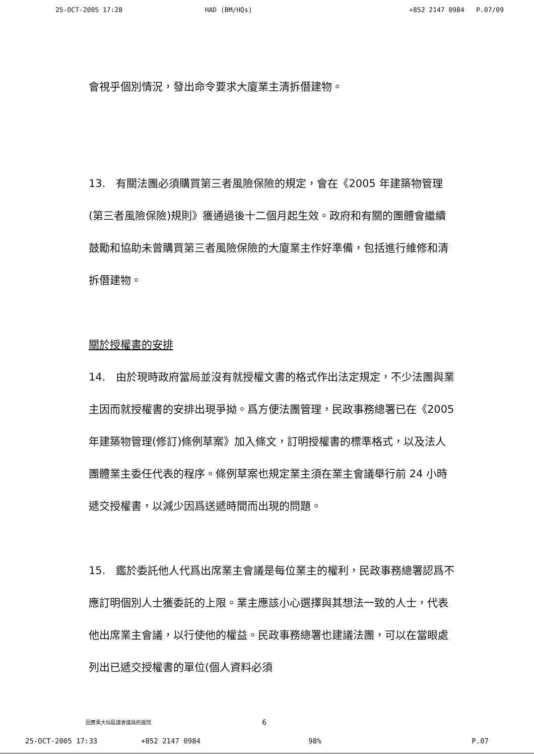25-OCT-2005 17:28 HAD (BM/HQs) +852 2147 0984 P.07/09
會視乎個別情況，發出命令要求大廈業主清拆僭建物。
13.　有關法團必須購買第三者風險保險的規定，會在《2005 年建築物管理(第三者風險保險)規則》獲通過後十二個月起生效。政府和有關的團體會繼續鼓勵和協助未曾購買第三者風險保險的大廈業主作好準備，包括進行維修和清拆僭建物。
關於授權書的安排
14.　由於現時政府當局並沒有就授權文書的格式作出法定規定，不少法團與業主因而就授權書的安排出現爭拗。爲方便法團管理，民政事務總署已在《2005 年建築物管理(修訂)條例草案》加入條文，訂明授權書的標準格式，以及法人團體業主委任代表的程序。條例草案也規定業主須在業主會議舉行前 24 小時遞交授權書，以減少因爲送遞時間而出現的問題。
15.　鑑於委託他人代爲出席業主會議是每位業主的權利，民政事務總署認爲不應訂明個別人士獲委託的上限。業主應該小心選擇與其想法一致的人士，代表他出席業主會議，以行使他的權益。民政事務總署也建議法團，可以在當眼處列出已遞交授權書的單位(個人資料必須
回應黃大仙區議會議員的提問 6
25-OCT-2005 17:33 +852 2147 0984 98% P.07